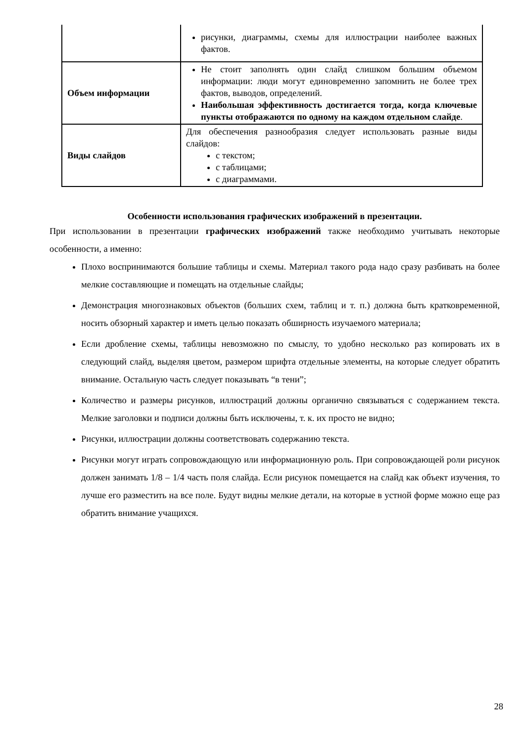| | рисунки, диаграммы, схемы для иллюстрации наиболее важных фактов. |
| Объем информации | Не стоит заполнять один слайд слишком большим объемом информации: люди могут единовременно запомнить не более трех фактов, выводов, определений. Наибольшая эффективность достигается тогда, когда ключевые пункты отображаются по одному на каждом отдельном слайде . |
| Виды слайдов | Для обеспечения разнообразия следует использовать разные виды слайдов: с текстом; с таблицами; с диаграммами. |
Особенности использования графических изображений в презентации.
При использовании в презентации графических изображений также необходимо учитывать некоторые особенности, а именно:
Плохо воспринимаются большие таблицы и схемы. Материал такого рода надо сразу разбивать на более мелкие составляющие и помещать на отдельные слайды;
Демонстрация многознаковых объектов (больших схем, таблиц и т. п.) должна быть кратковременной, носить обзорный характер и иметь целью показать обширность изучаемого материала;
Если дробление схемы, таблицы невозможно по смыслу, то удобно несколько раз копировать их в следующий слайд, выделяя цветом, размером шрифта отдельные элементы, на которые следует обратить внимание. Остальную часть следует показывать “в тени”;
Количество и размеры рисунков, иллюстраций должны органично связываться с содержанием текста. Мелкие заголовки и подписи должны быть исключены, т. к. их просто не видно;
Рисунки, иллюстрации должны соответствовать содержанию текста.
Рисунки могут играть сопровождающую или информационную роль. При сопровождающей роли рисунок должен занимать 1/8 – 1/4 часть поля слайда. Если рисунок помещается на слайд как объект изучения, то лучше его разместить на все поле. Будут видны мелкие детали, на которые в устной форме можно еще раз обратить внимание учащихся.
28